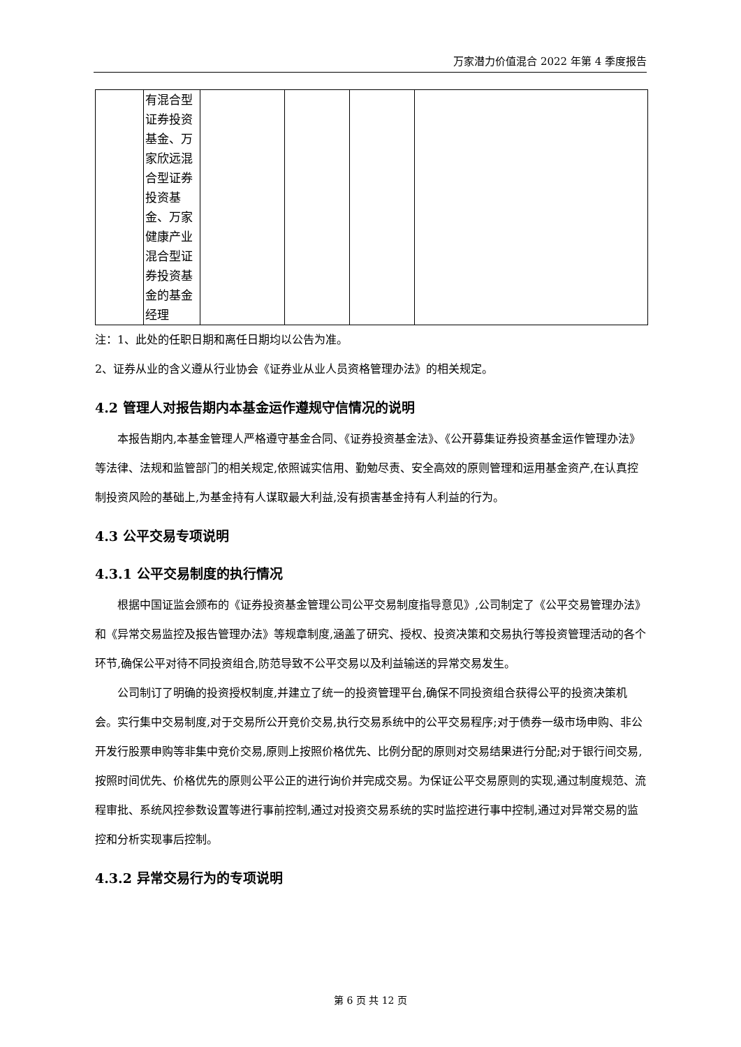万家潜力价值混合 2022 年第 4 季度报告
| | 有混合型 证券投资 基金、万 家欣远混 合型证券 投资基 金、万家 健康产业 混合型证 券投资基 金的基金 经理 | | | | |
注：1、此处的任职日期和离任日期均以公告为准。
2、证券从业的含义遵从行业协会《证券业从业人员资格管理办法》的相关规定。
4.2 管理人对报告期内本基金运作遵规守信情况的说明
本报告期内,本基金管理人严格遵守基金合同、《证券投资基金法》、《公开募集证券投资基金运作管理办法》等法律、法规和监管部门的相关规定,依照诚实信用、勤勉尽责、安全高效的原则管理和运用基金资产,在认真控制投资风险的基础上,为基金持有人谋取最大利益,没有损害基金持有人利益的行为。
4.3 公平交易专项说明
4.3.1 公平交易制度的执行情况
根据中国证监会颁布的《证券投资基金管理公司公平交易制度指导意见》,公司制定了《公平交易管理办法》和《异常交易监控及报告管理办法》等规章制度,涵盖了研究、授权、投资决策和交易执行等投资管理活动的各个环节,确保公平对待不同投资组合,防范导致不公平交易以及利益输送的异常交易发生。
公司制订了明确的投资授权制度,并建立了统一的投资管理平台,确保不同投资组合获得公平的投资决策机会。实行集中交易制度,对于交易所公开竞价交易,执行交易系统中的公平交易程序;对于债券一级市场申购、非公开发行股票申购等非集中竞价交易,原则上按照价格优先、比例分配的原则对交易结果进行分配;对于银行间交易,按照时间优先、价格优先的原则公平公正的进行询价并完成交易。为保证公平交易原则的实现,通过制度规范、流程审批、系统风控参数设置等进行事前控制,通过对投资交易系统的实时监控进行事中控制,通过对异常交易的监控和分析实现事后控制。
4.3.2 异常交易行为的专项说明
第 6 页 共 12 页